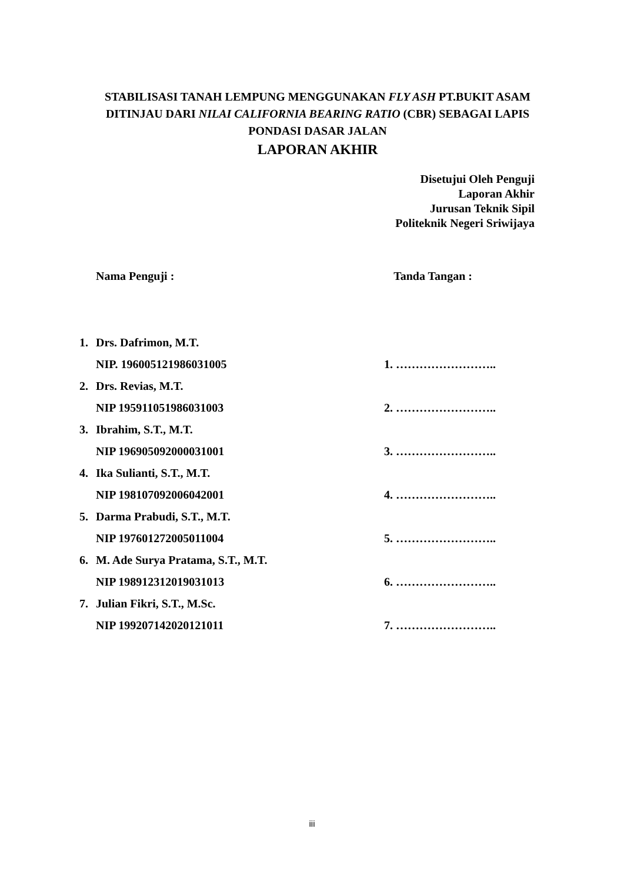STABILISASI TANAH LEMPUNG MENGGUNAKAN FLY ASH PT.BUKIT ASAM DITINJAU DARI NILAI CALIFORNIA BEARING RATIO (CBR) SEBAGAI LAPIS PONDASI DASAR JALAN
LAPORAN AKHIR
Disetujui Oleh Penguji
Laporan Akhir
Jurusan Teknik Sipil
Politeknik Negeri Sriwijaya
Nama Penguji : Tanda Tangan :
| 1. | Drs. Dafrimon, M.T. | |
| | NIP. 196005121986031005 | 1. …………………….. |
| 2. | Drs. Revias, M.T. | |
| | NIP 195911051986031003 | 2. …………………….. |
| 3. | Ibrahim, S.T., M.T. | |
| | NIP 196905092000031001 | 3. …………………….. |
| 4. | Ika Sulianti, S.T., M.T. | |
| | NIP 198107092006042001 | 4. …………………….. |
| 5. | Darma Prabudi, S.T., M.T. | |
| | NIP 197601272005011004 | 5. …………………….. |
| 6. | M. Ade Surya Pratama, S.T., M.T. | |
| | NIP 198912312019031013 | 6. …………………….. |
| 7. | Julian Fikri, S.T., M.Sc. | |
| | NIP 199207142020121011 | 7. …………………….. |
iii